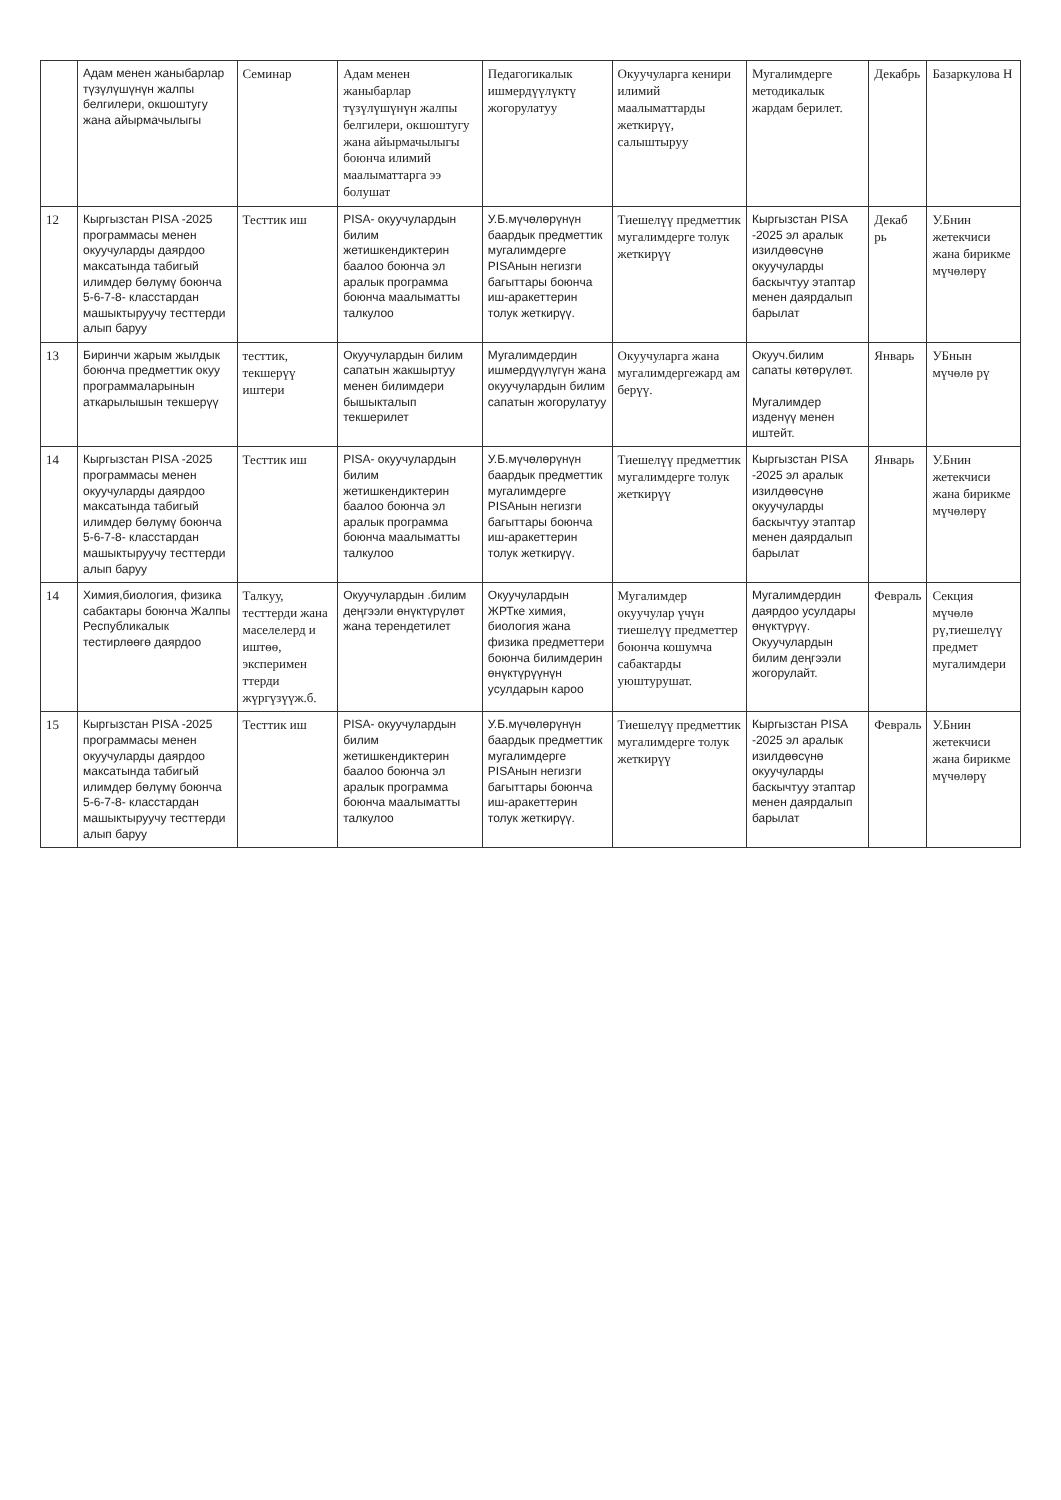| | Адам менен жаныбарлар түзүлүшүнүн жалпы белгилери, окшоштугу жана айырмачылыгы | Семинар | Адам менен жаныбарлар түзүлүшүнүн жалпы белгилери, окшоштугу жана айырмачылыгы боюнча илимий маалыматтарга ээ болушат | Педагогикалык ишмердүүлүктү жогорулатуу | Окуучуларга кенири илимий маалыматтарды жеткирүү, салыштыруу | Мугалимдерге методикалык жардам берилет. | Декабрь | Базаркулова Н |
| 12 | Кыргызстан PISA -2025 программасы менен окуучуларды даярдоо максатында табигый илимдер бөлүмү боюнча 5-6-7-8- класстардан машыктыруучу тесттерди алып баруу | Тесттик иш | PISA- окуучулардын билим жетишкендиктерин баалоо боюнча эл аралык программа боюнча маалыматты талкулоо | У.Б.мүчөлөрүнүн баардык предметтик мугалимдерге PISAнын негизги багыттары боюнча иш-аракеттерин толук жеткирүү. | Тиешелүү предметтик мугалимдерге толук жеткирүү | Кыргызстан PISA -2025 эл аралык изилдөөсүнө окуучуларды баскычтуу этаптар менен даярдалып барылат | Декаб рь | У.Бнин жетекчиси жана бирикме мүчөлөрү |
| 13 | Биринчи жарым жылдык боюнча предметтик окуу программаларынын аткарылышын текшерүү | тесттик, текшерүү иштери | Окуучулардын билим сапатын жакшыртуу менен билимдери бышыкталып текшерилет | Мугалимдердин ишмердүүлүгүн жана окуучулардын билим сапатын жогорулатуу | Окуучуларга жана мугалимдергежард ам берүү. | Окууч.билим сапаты көтөрүлөт. Мугалимдер изденүү менен иштейт. | Январь | УБнын мүчөлө рү |
| 14 | Кыргызстан PISA -2025 программасы менен окуучуларды даярдоо максатында табигый илимдер бөлүмү боюнча 5-6-7-8- класстардан машыктыруучу тесттерди алып баруу | Тесттик иш | PISA- окуучулардын билим жетишкендиктерин баалоо боюнча эл аралык программа боюнча маалыматты талкулоо | У.Б.мүчөлөрүнүн баардык предметтик мугалимдерге PISAнын негизги багыттары боюнча иш-аракеттерин толук жеткирүү. | Тиешелүү предметтик мугалимдерге толук жеткирүү | Кыргызстан PISA -2025 эл аралык изилдөөсүнө окуучуларды баскычтуу этаптар менен даярдалып барылат | Январь | У.Бнин жетекчиси жана бирикме мүчөлөрү |
| 14 | Химия,биология, физика сабактары боюнча Жалпы Республикалык тестирлөөгө даярдоо | Талкуу, тесттерди жана маселелерд и иштөө, эксперимен ттерди жүргүзүүж.б. | Окуучулардын .билим деңгээли өнүктүрүлөт жана терендетилет | Окуучулардын ЖРТке химия, биология жана физика предметтери боюнча билимдерин өнүктүрүүнүн усулдарын кароо | Мугалимдер окуучулар үчүн тиешелүү предметтер боюнча кошумча сабактарды уюштурушат. | Мугалимдердин даярдоо усулдары өнүктүрүү. Окуучулардын билим деңгээли жогорулайт. | Февраль | Секция мүчөлө рү,тиешелүү предмет мугалимдери |
| 15 | Кыргызстан PISA -2025 программасы менен окуучуларды даярдоо максатында табигый илимдер бөлүмү боюнча 5-6-7-8- класстардан машыктыруучу тесттерди алып баруу | Тесттик иш | PISA- окуучулардын билим жетишкендиктерин баалоо боюнча эл аралык программа боюнча маалыматты талкулоо | У.Б.мүчөлөрүнүн баардык предметтик мугалимдерге PISAнын негизги багыттары боюнча иш-аракеттерин толук жеткирүү. | Тиешелүү предметтик мугалимдерге толук жеткирүү | Кыргызстан PISA -2025 эл аралык изилдөөсүнө окуучуларды баскычтуу этаптар менен даярдалып барылат | Февраль | У.Бнин жетекчиси жана бирикме мүчөлөрү |